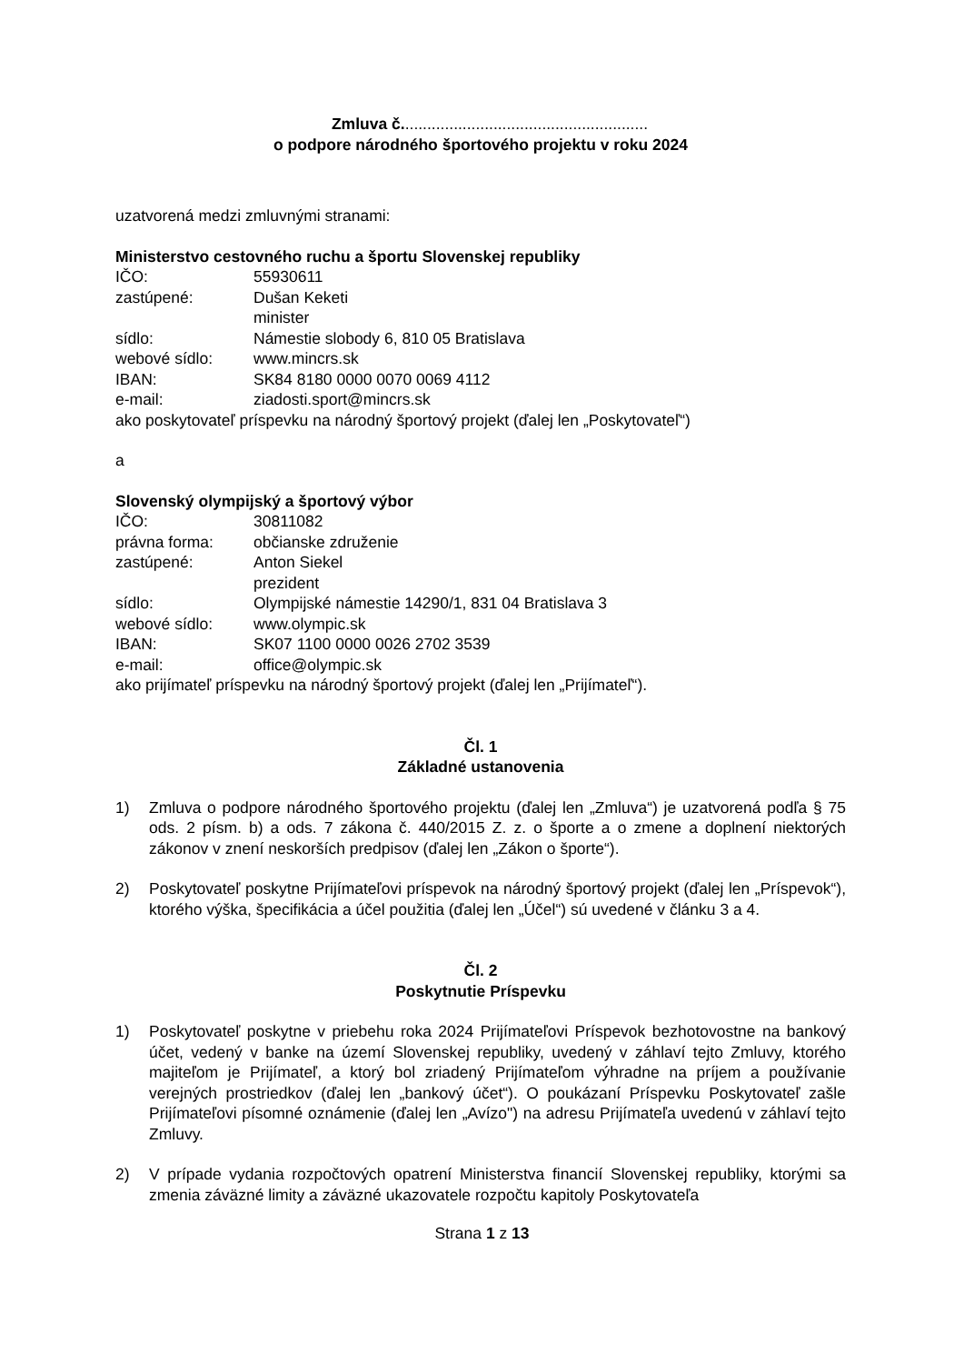Zmluva č........................................................
o podpore národného športového projektu v roku 2024
uzatvorená medzi zmluvnými stranami:
Ministerstvo cestovného ruchu a športu Slovenskej republiky
IČO: 55930611
zastúpené: Dušan Keketi
minister
sídlo: Námestie slobody 6, 810 05 Bratislava
webové sídlo: www.mincrs.sk
IBAN: SK84 8180 0000 0070 0069 4112
e-mail: ziadosti.sport@mincrs.sk
ako poskytovateľ príspevku na národný športový projekt (ďalej len „Poskytovateľ“)
a
Slovenský olympijský a športový výbor
IČO: 30811082
právna forma: občianske združenie
zastúpené: Anton Siekel
prezident
sídlo: Olympijské námestie 14290/1, 831 04 Bratislava 3
webové sídlo: www.olympic.sk
IBAN: SK07 1100 0000 0026 2702 3539
e-mail: office@olympic.sk
ako prijímateľ príspevku na národný športový projekt (ďalej len „Prijímateľ“).
Čl. 1
Základné ustanovenia
1) Zmluva o podpore národného športového projektu (ďalej len „Zmluva“) je uzatvorená podľa § 75 ods. 2 písm. b) a ods. 7 zákona č. 440/2015 Z. z. o športe a o zmene a doplnení niektorých zákonov v znení neskorších predpisov (ďalej len „Zákon o športe“).
2) Poskytovateľ poskytne Prijímateľovi príspevok na národný športový projekt (ďalej len „Príspevok“), ktorého výška, špecifikácia a účel použitia (ďalej len „Účel“) sú uvedené v článku 3 a 4.
Čl. 2
Poskytnutie Príspevku
1) Poskytovateľ poskytne v priebehu roka 2024 Prijímateľovi Príspevok bezhotovostne na bankový účet, vedený v banke na území Slovenskej republiky, uvedený v záhlaví tejto Zmluvy, ktorého majiteľom je Prijímateľ, a ktorý bol zriadený Prijímateľom výhradne na príjem a používanie verejných prostriedkov (ďalej len „bankový účet“). O poukázaní Príspevku Poskytovateľ zašle Prijímateľovi písomné oznámenie (ďalej len „Avízo") na adresu Prijímateľa uvedenú v záhlaví tejto Zmluvy.
2) V prípade vydania rozpočtových opatrení Ministerstva financií Slovenskej republiky, ktorými sa zmenia záväzné limity a záväzné ukazovatele rozpočtu kapitoly Poskytovateľa
Strana 1 z 13